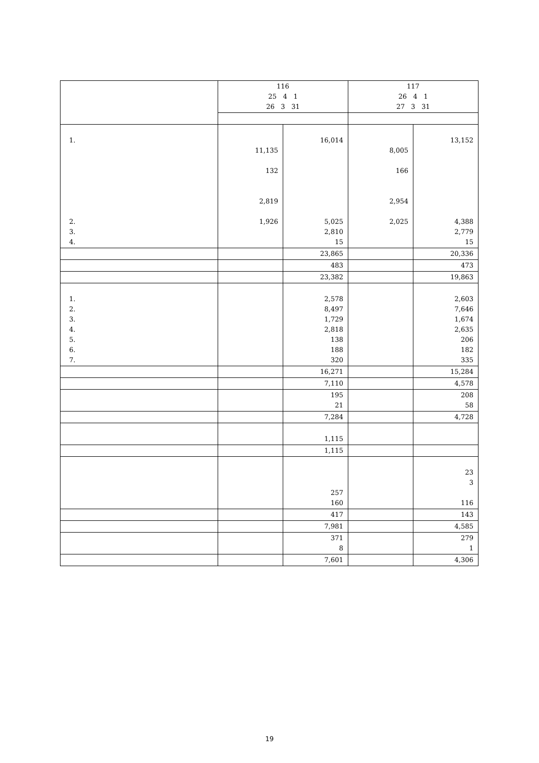| | 116 25 4 1 26 3 31 | | 117 26 4 1 27 3 31 | |
| 1. 2. 3. 4. | 11,135 132 2,819 1,926 | 16,014 5,025 2,810 15 | 8,005 166 2,954 2,025 | 13,152 4,388 2,779 15 |
| | | 23,865 | | 20,336 |
| | | 483 | | 473 |
| | | 23,382 | | 19,863 |
| 1. 2. 3. 4. 5. 6. 7. | | 2,578 8,497 1,729 2,818 138 188 320 | | 2,603 7,646 1,674 2,635 206 182 335 |
| | | 16,271 | | 15,284 |
| | | 7,110 | | 4,578 |
| | | 195 21 | | 208 58 |
| | | 7,284 | | 4,728 |
| | | 1,115 | | |
| | | 1,115 | | |
| | | 257 160 | | 23 3 116 |
| | | 417 | | 143 |
| | | 7,981 | | 4,585 |
| | | 371 8 | | 279 1 |
| | | 7,601 | | 4,306 |
19